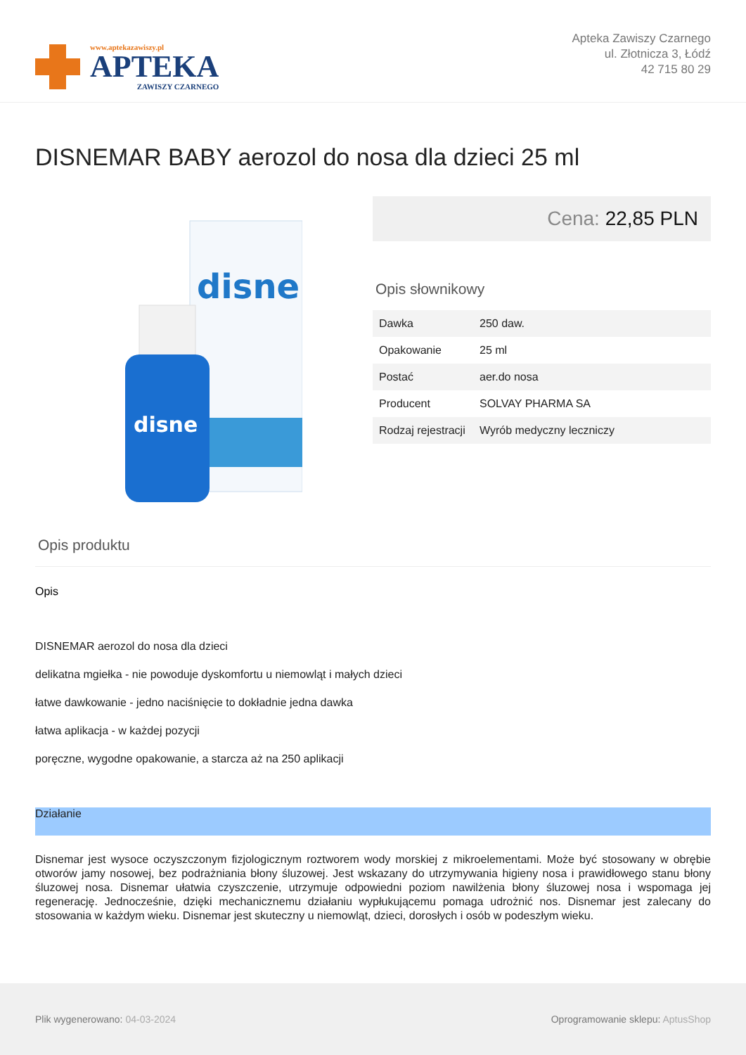www.aptekazawiszy.pl
APTEKA
ZAWISZY CZARNEGO
Apteka Zawiszy Czarnego
ul. Złotnicza 3, Łódź
42 715 80 29
DISNEMAR BABY aerozol do nosa dla dzieci 25 ml
disne
disne
Cena: 22,85 PLN
Opis słownikowy
| Dawka | 250 daw. |
| Opakowanie | 25 ml |
| Postać | aer.do nosa |
| Producent | SOLVAY PHARMA SA |
| Rodzaj rejestracji | Wyrób medyczny leczniczy |
Opis produktu
Opis
DISNEMAR aerozol do nosa dla dzieci
delikatna mgiełka - nie powoduje dyskomfortu u niemowląt i małych dzieci
łatwe dawkowanie - jedno naciśnięcie to dokładnie jedna dawka
łatwa aplikacja - w każdej pozycji
poręczne, wygodne opakowanie, a starcza aż na 250 aplikacji
Działanie
Disnemar jest wysoce oczyszczonym fizjologicznym roztworem wody morskiej z mikroelementami. Może być stosowany w obrębie otworów jamy nosowej, bez podrażniania błony śluzowej. Jest wskazany do utrzymywania higieny nosa i prawidłowego stanu błony śluzowej nosa. Disnemar ułatwia czyszczenie, utrzymuje odpowiedni poziom nawilżenia błony śluzowej nosa i wspomaga jej regenerację. Jednocześnie, dzięki mechanicznemu działaniu wypłukującemu pomaga udrożnić nos. Disnemar jest zalecany do stosowania w każdym wieku. Disnemar jest skuteczny u niemowląt, dzieci, dorosłych i osób w podeszłym wieku.
Plik wygenerowano: 04-03-2024
Oprogramowanie sklepu: AptusShop